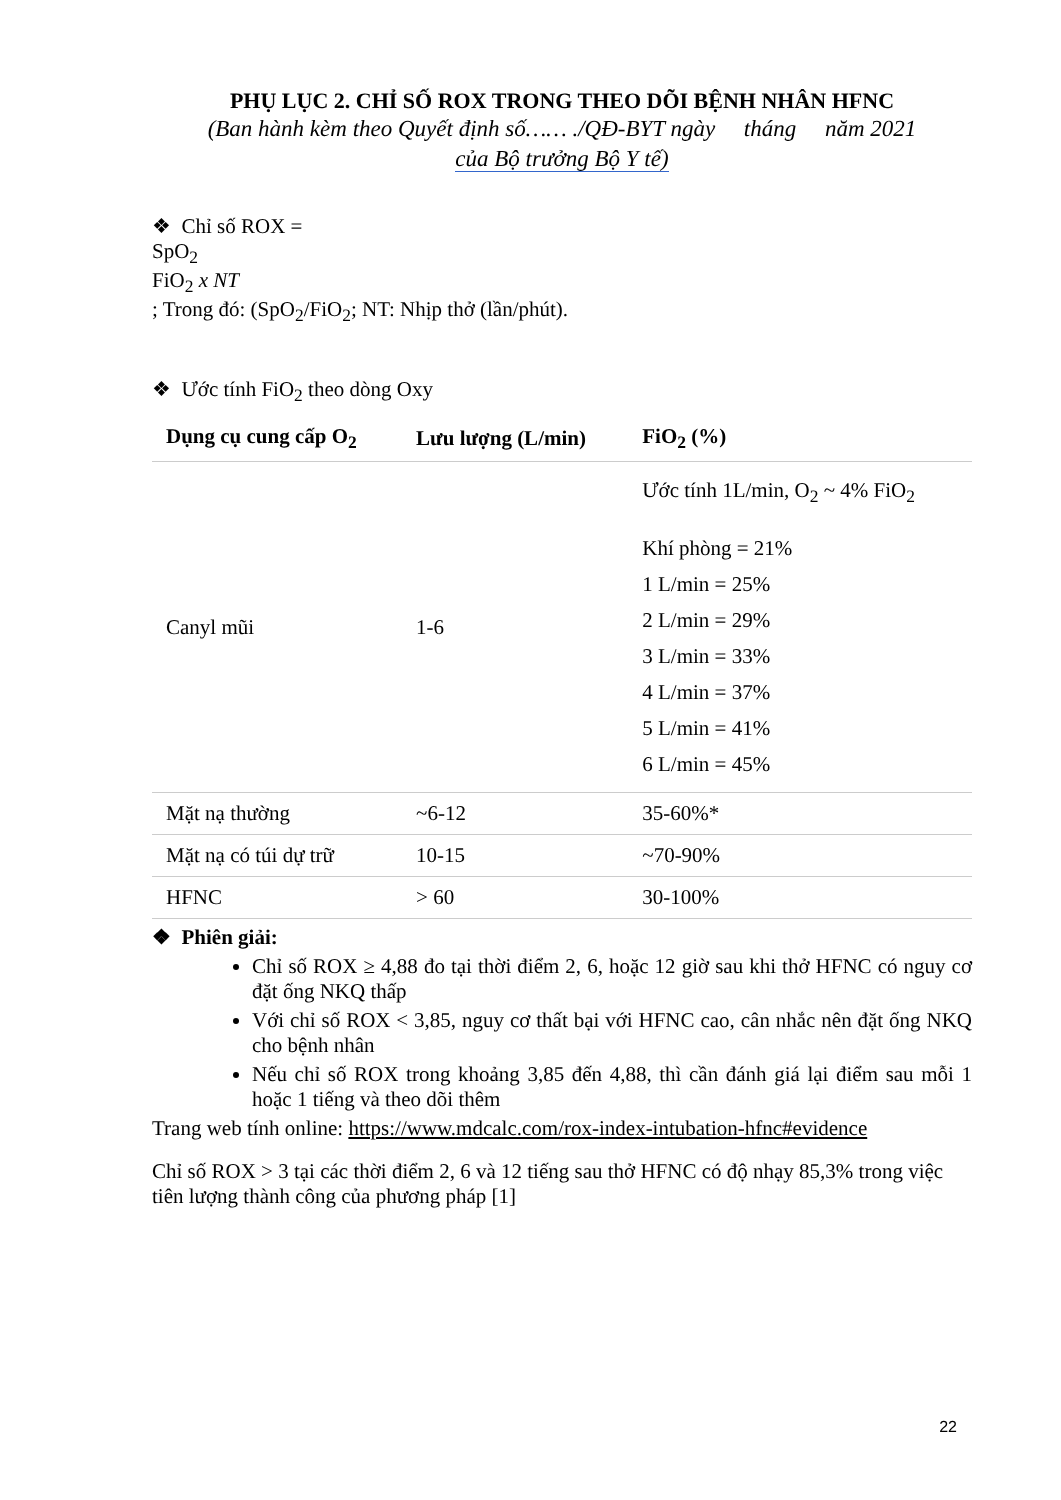PHỤ LỤC 2. CHỈ SỐ ROX TRONG THEO DÕI BỆNH NHÂN HFNC
(Ban hành kèm theo Quyết định số…… ./QĐ-BYT ngày tháng năm 2021
của Bộ trưởng Bộ Y tế)
❖ Chỉ số ROX =
SpO<sub>2</sub>
FiO<sub>2</sub> x NT
; Trong đó: (SpO<sub>2</sub>/FiO<sub>2</sub>; NT: Nhịp thở (lần/phút).
❖ Ước tính FiO<sub>2</sub> theo dòng Oxy
| Dụng cụ cung cấp O<sub>2</sub> | Lưu lượng (L/min) | FiO<sub>2</sub> (%) |
| --- | --- | --- |
| Canyl mũi | 1-6 | Ước tính 1L/min, O<sub>2</sub> ~ 4% FiO<sub>2</sub> Khí phòng = 21% 1 L/min = 25% 2 L/min = 29% 3 L/min = 33% 4 L/min = 37% 5 L/min = 41% 6 L/min = 45% |
| Mặt nạ thường | ~6-12 | 35-60%* |
| Mặt nạ có túi dự trữ | 10-15 | ~70-90% |
| HFNC | > 60 | 30-100% |
❖ Phiên giải:
Chỉ số ROX ≥ 4,88 đo tại thời điểm 2, 6, hoặc 12 giờ sau khi thở HFNC có nguy cơ đặt ống NKQ thấp
Với chỉ số ROX < 3,85, nguy cơ thất bại với HFNC cao, cân nhắc nên đặt ống NKQ cho bệnh nhân
Nếu chỉ số ROX trong khoảng 3,85 đến 4,88, thì cần đánh giá lại điểm sau mỗi 1 hoặc 1 tiếng và theo dõi thêm
Trang web tính online: https://www.mdcalc.com/rox-index-intubation-hfnc#evidence
Chỉ số ROX > 3 tại các thời điểm 2, 6 và 12 tiếng sau thở HFNC có độ nhạy 85,3% trong việc tiên lượng thành công của phương pháp [1]
22